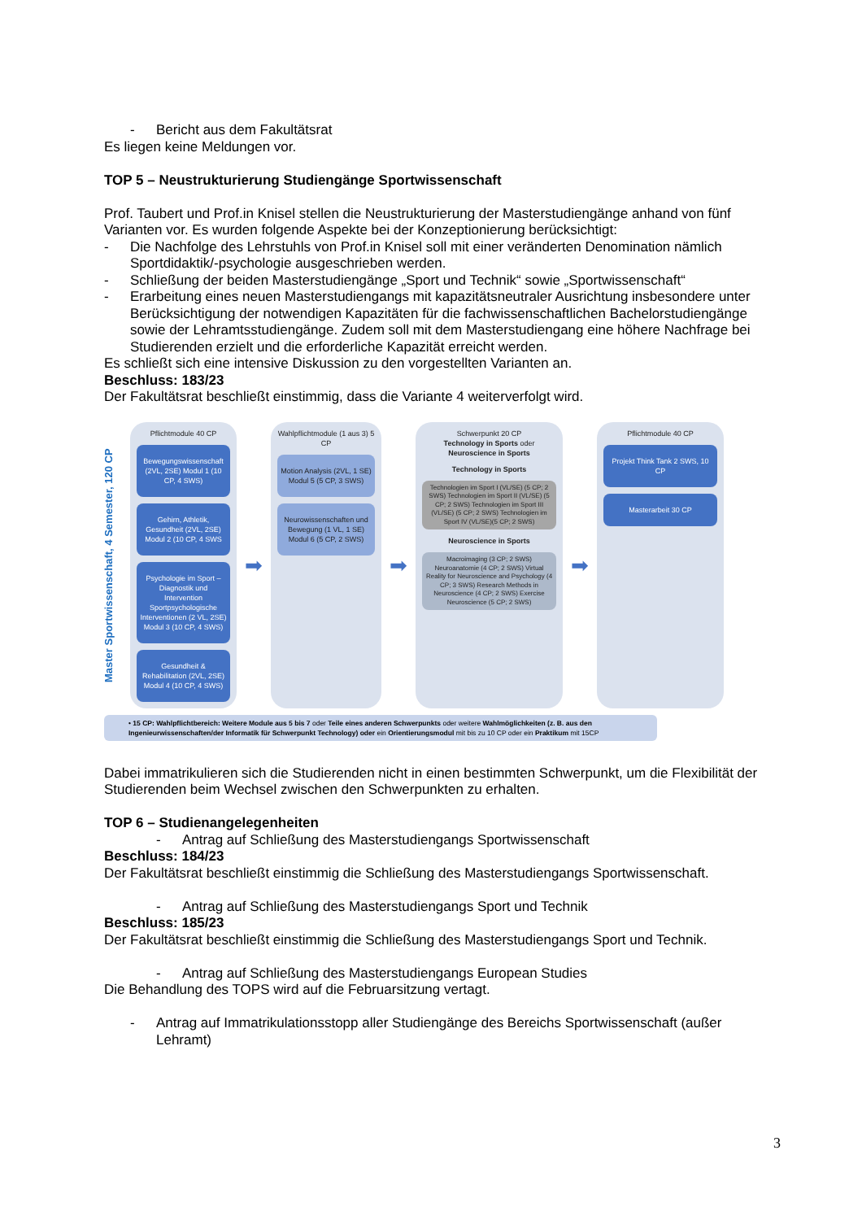- Bericht aus dem Fakultätsrat
Es liegen keine Meldungen vor.
TOP 5 – Neustrukturierung Studiengänge Sportwissenschaft
Prof. Taubert und Prof.in Knisel stellen die Neustrukturierung der Masterstudiengänge anhand von fünf Varianten vor. Es wurden folgende Aspekte bei der Konzeptionierung berücksichtigt:
- Die Nachfolge des Lehrstuhls von Prof.in Knisel soll mit einer veränderten Denomination nämlich Sportdidaktik/-psychologie ausgeschrieben werden.
- Schließung der beiden Masterstudiengänge „Sport und Technik“ sowie „Sportwissenschaft“
- Erarbeitung eines neuen Masterstudiengangs mit kapazitätsneutraler Ausrichtung insbesondere unter Berücksichtigung der notwendigen Kapazitäten für die fachwissenschaftlichen Bachelorstudiengänge sowie der Lehramtsstudiengänge. Zudem soll mit dem Masterstudiengang eine höhere Nachfrage bei Studierenden erzielt und die erforderliche Kapazität erreicht werden.
Es schließt sich eine intensive Diskussion zu den vorgestellten Varianten an.
Beschluss: 183/23
Der Fakultätsrat beschließt einstimmig, dass die Variante 4 weiterverfolgt wird.
Master Sportwissenschaft, 4 Semester, 120 CP
Pflichtmodule 40 CP
Bewegungswissenschaft (2VL, 2SE) Modul 1 (10 CP, 4 SWS)
Gehirn, Athletik, Gesundheit (2VL, 2SE) Modul 2 (10 CP, 4 SWS
Psychologie im Sport – Diagnostik und Intervention Sportpsychologische Interventionen (2 VL, 2SE) Modul 3 (10 CP, 4 SWS)
Gesundheit & Rehabilitation (2VL, 2SE) Modul 4 (10 CP, 4 SWS)
➡
Wahlpflichtmodule (1 aus 3) 5 CP
Motion Analysis (2VL, 1 SE) Modul 5 (5 CP, 3 SWS)
Neurowissenschaften und Bewegung (1 VL, 1 SE) Modul 6 (5 CP, 2 SWS)
➡
Schwerpunkt 20 CP
Technology in Sports oder Neuroscience in Sports
Technology in Sports
Technologien im Sport I (VL/SE) (5 CP; 2 SWS) Technologien im Sport II (VL/SE) (5 CP; 2 SWS) Technologien im Sport III (VL/SE) (5 CP; 2 SWS) Technologien im Sport IV (VL/SE)(5 CP; 2 SWS)
Neuroscience in Sports
Macroimaging (3 CP; 2 SWS) Neuroanatomie (4 CP; 2 SWS) Virtual Reality for Neuroscience and Psychology (4 CP; 3 SWS) Research Methods in Neuroscience (4 CP; 2 SWS) Exercise Neuroscience (5 CP; 2 SWS)
➡
Pflichtmodule 40 CP
Projekt Think Tank 2 SWS, 10 CP
Masterarbeit 30 CP
• 15 CP: Wahlpflichtbereich: Weitere Module aus 5 bis 7 oder Teile eines anderen Schwerpunkts oder weitere Wahlmöglichkeiten (z. B. aus den Ingenieurwissenschaften/der Informatik für Schwerpunkt Technology) oder ein Orientierungsmodul mit bis zu 10 CP oder ein Praktikum mit 15CP
Dabei immatrikulieren sich die Studierenden nicht in einen bestimmten Schwerpunkt, um die Flexibilität der Studierenden beim Wechsel zwischen den Schwerpunkten zu erhalten.
TOP 6 – Studienangelegenheiten
- Antrag auf Schließung des Masterstudiengangs Sportwissenschaft
Beschluss: 184/23
Der Fakultätsrat beschließt einstimmig die Schließung des Masterstudiengangs Sportwissenschaft.
- Antrag auf Schließung des Masterstudiengangs Sport und Technik
Beschluss: 185/23
Der Fakultätsrat beschließt einstimmig die Schließung des Masterstudiengangs Sport und Technik.
- Antrag auf Schließung des Masterstudiengangs European Studies
Die Behandlung des TOPS wird auf die Februarsitzung vertagt.
- Antrag auf Immatrikulationsstopp aller Studiengänge des Bereichs Sportwissenschaft (außer Lehramt)
3